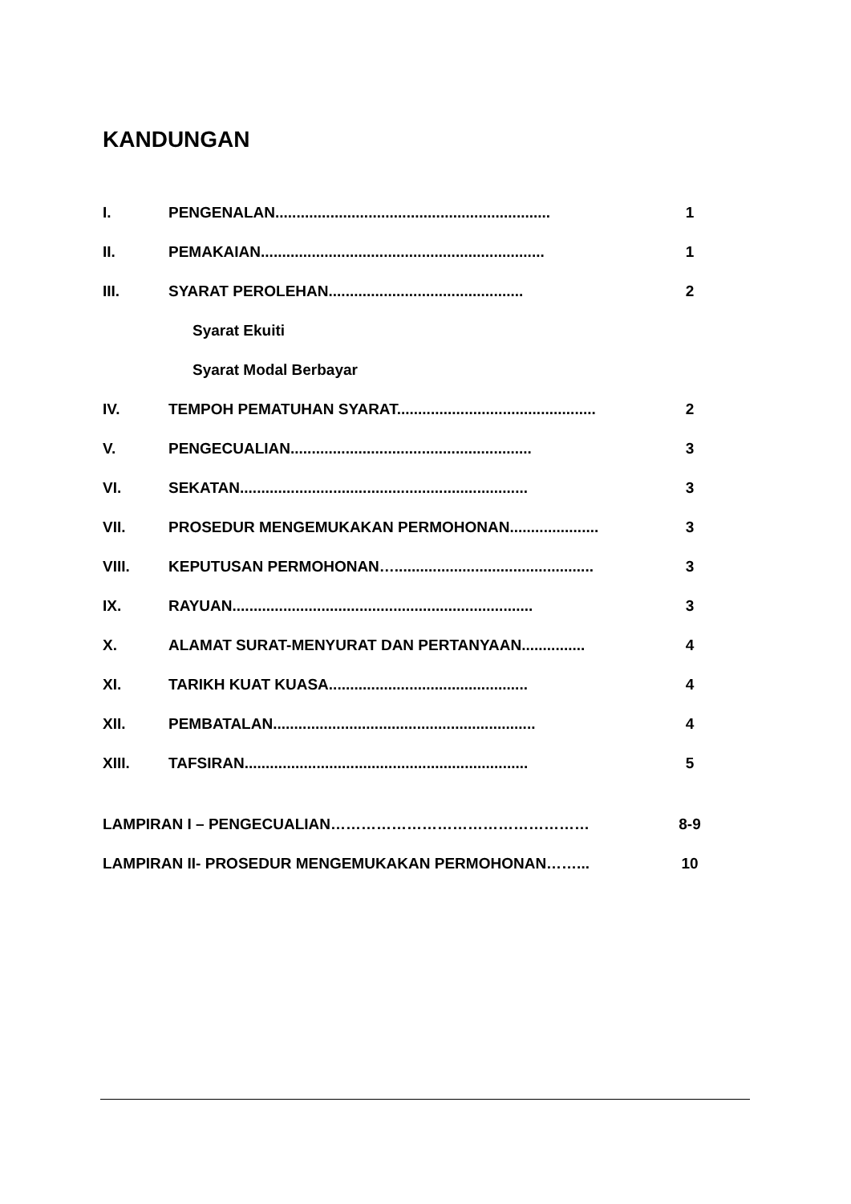KANDUNGAN
I. PENGENALAN................................................................. 1
II. PEMAKAIAN................................................................... 1
III. SYARAT PEROLEHAN.............................................. 2
Syarat Ekuiti
Syarat Modal Berbayar
IV. TEMPOH PEMATUHAN SYARAT............................................... 2
V. PENGECUALIAN......................................................... 3
VI. SEKATAN.................................................................... 3
VII. PROSEDUR MENGEMUKAKAN PERMOHONAN..................... 3
VIII. KEPUTUSAN PERMOHONAN…............................................... 3
IX. RAYUAN....................................................................... 3
X. ALAMAT SURAT-MENYURAT DAN PERTANYAAN............... 4
XI. TARIKH KUAT KUASA............................................... 4
XII. PEMBATALAN.............................................................. 4
XIII. TAFSIRAN................................................................... 5
LAMPIRAN I – PENGECUALIAN…………………………………………… 8-9
LAMPIRAN II- PROSEDUR MENGEMUKAKAN PERMOHONAN……... 10